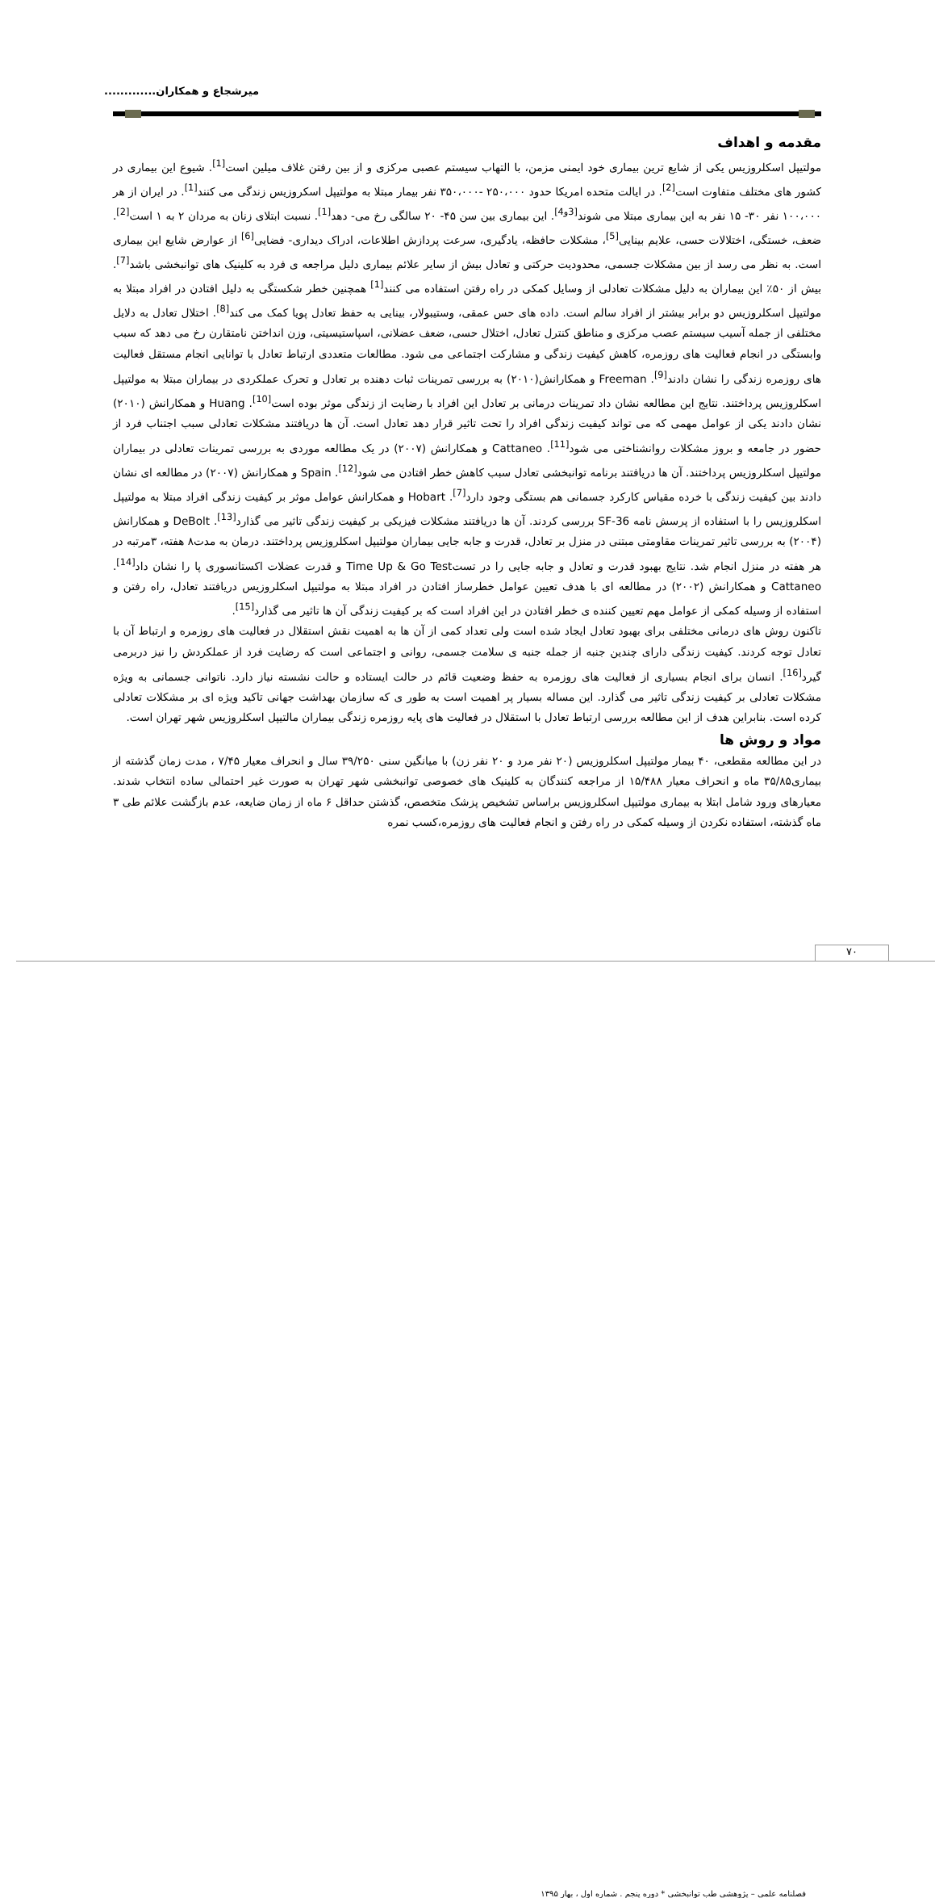میرشجاع و همکاران.............
مقدمه و اهداف
مولتیپل اسکلروزیس یکی از شایع ترین بیماری خود ایمنی مزمن، با التهاب سیستم عصبی مرکزی و از بین رفتن غلاف میلین است<sup>[1]</sup>. شیوع این بیماری در کشور های مختلف متفاوت است<sup>[2]</sup>. در ایالت متحده امریکا حدود ۲۵۰،۰۰۰ -۳۵۰،۰۰۰ نفر بیمار مبتلا به مولتیپل اسکروزیس زندگی می کنند<sup>[1]</sup>. در ایران از هر ۱۰۰،۰۰۰ نفر ۳۰- ۱۵ نفر به این بیماری مبتلا می شوند<sup>[3و4]</sup>. این بیماری بین سن ۴۵- ۲۰ سالگی رخ می- دهد<sup>[1]</sup>. نسبت ابتلای زنان به مردان ۲ به ۱ است<sup>[2]</sup>. ضعف، خستگی، اختلالات حسی، علایم بینایی<sup>[5]</sup>، مشکلات حافظه، یادگیری، سرعت پردازش اطلاعات، ادراک دیداری- فضایی<sup>[6]</sup> از عوارض شایع این بیماری است. به نظر می رسد از بین مشکلات جسمی، محدودیت حرکتی و تعادل بیش از سایر علائم بیماری دلیل مراجعه ی فرد به کلینیک های توانبخشی باشد<sup>[7]</sup>. بیش از ۵۰٪ این بیماران به دلیل مشکلات تعادلی از وسایل کمکی در راه رفتن استفاده می کنند<sup>[1]</sup> همچنین خطر شکستگی به دلیل افتادن در افراد مبتلا به مولتیپل اسکلروزیس دو برابر بیشتر از افراد سالم است. داده های حس عمقی، وستیبولار، بینایی به حفظ تعادل پویا کمک می کند<sup>[8]</sup>. اختلال تعادل به دلایل مختلفی از جمله آسیب سیستم عصب مرکزی و مناطق کنترل تعادل، اختلال حسی، ضعف عضلانی، اسپاستیسیتی، وزن انداختن نامتقارن رخ می دهد که سبب وابستگی در انجام فعالیت های روزمره، کاهش کیفیت زندگی و مشارکت اجتماعی می شود. مطالعات متعددی ارتباط تعادل با توانایی انجام مستقل فعالیت های روزمره زندگی را نشان دادند<sup>[9]</sup>. Freeman و همکارانش(۲۰۱۰) به بررسی تمرینات ثبات دهنده بر تعادل و تحرک عملکردی در بیماران مبتلا به مولتیپل اسکلروزیس پرداختند. نتایج این مطالعه نشان داد تمرینات درمانی بر تعادل این افراد با رضایت از زندگی موثر بوده است<sup>[10]</sup>. Huang و همکارانش (۲۰۱۰) نشان دادند یکی از عوامل مهمی که می تواند کیفیت زندگی افراد را تحت تاثیر قرار دهد تعادل است. آن ها دریافتند مشکلات تعادلی سبب اجتناب فرد از حضور در جامعه و بروز مشکلات روانشناختی می شود<sup>[11]</sup>. Cattaneo و همکارانش (۲۰۰۷) در یک مطالعه موردی به بررسی تمرینات تعادلی در بیماران مولتیپل اسکلروزیس پرداختند. آن ها دریافتند برنامه توانبخشی تعادل سبب کاهش خطر افتادن می شود<sup>[12]</sup>. Spain و همکارانش (۲۰۰۷) در مطالعه ای نشان دادند بین کیفیت زندگی با خرده مقیاس کارکرد جسمانی هم بستگی وجود دارد<sup>[7]</sup>. Hobart و همکارانش عوامل موثر بر کیفیت زندگی افراد مبتلا به مولتیپل اسکلروزیس را با استفاده از پرسش نامه SF-36 بررسی کردند. آن ها دریافتند مشکلات فیزیکی بر کیفیت زندگی تاثیر می گذارد<sup>[13]</sup>. DeBolt و همکارانش (۲۰۰۴) به بررسی تاثیر تمرینات مقاومتی مبتنی در منزل بر تعادل، قدرت و جابه جایی بیماران مولتیپل اسکلروزیس پرداختند. درمان به مدت۸ هفته، ۳مرتبه در هر هفته در منزل انجام شد. نتایج بهبود قدرت و تعادل و جابه جایی را در تستTime Up & Go Test و قدرت عضلات اکستانسوری پا را نشان داد<sup>[14]</sup>. Cattaneo و همکارانش (۲۰۰۲) در مطالعه ای با هدف تعیین عوامل خطرساز افتادن در افراد مبتلا به مولتیپل اسکلروزیس دریافتند تعادل، راه رفتن و استفاده از وسیله کمکی از عوامل مهم تعیین کننده ی خطر افتادن در این افراد است که بر کیفیت زندگی آن ها تاثیر می گذارد<sup>[15]</sup>.
تاکنون روش های درمانی مختلفی برای بهبود تعادل ایجاد شده است ولی تعداد کمی از آن ها به اهمیت نقش استقلال در فعالیت های روزمره و ارتباط آن با تعادل توجه کردند. کیفیت زندگی دارای چندین جنبه از جمله جنبه ی سلامت جسمی، روانی و اجتماعی است که رضایت فرد از عملکردش را نیز دربرمی گیرد<sup>[16]</sup>. انسان برای انجام بسیاری از فعالیت های روزمره به حفظ وضعیت قائم در حالت ایستاده و حالت نشسته نیاز دارد. ناتوانی جسمانی به ویژه مشکلات تعادلی بر کیفیت زندگی تاثیر می گذارد. این مساله بسیار پر اهمیت است به طور ی که سازمان بهداشت جهانی تاکید ویژه ای بر مشکلات تعادلی کرده است. بنابراین هدف از این مطالعه بررسی ارتباط تعادل با استقلال در فعالیت های پایه روزمره زندگی بیماران مالتیپل اسکلروزیس شهر تهران است.
مواد و روش ها
در این مطالعه مقطعی، ۴۰ بیمار مولتیپل اسکلروزیس (۲۰ نفر مرد و ۲۰ نفر زن) با میانگین سنی ۳۹/۲۵۰ سال و انحراف معیار ۷/۴۵ ، مدت زمان گذشته از بیماری۳۵/۸۵ ماه و انحراف معیار ۱۵/۴۸۸ از مراجعه کنندگان به کلینیک های خصوصی توانبخشی شهر تهران به صورت غیر احتمالی ساده انتخاب شدند. معیارهای ورود شامل ابتلا به بیماری مولتیپل اسکلروزیس براساس تشخیص پزشک متخصص، گذشتن حداقل ۶ ماه از زمان ضایعه، عدم بازگشت علائم طی ۳ ماه گذشته، استفاده نکردن از وسیله کمکی در راه رفتن و انجام فعالیت های روزمره،کسب نمره
۷۰
فصلنامه علمی – پژوهشی طب توانبخشی * دوره پنجم . شماره اول ، بهار ۱۳۹۵